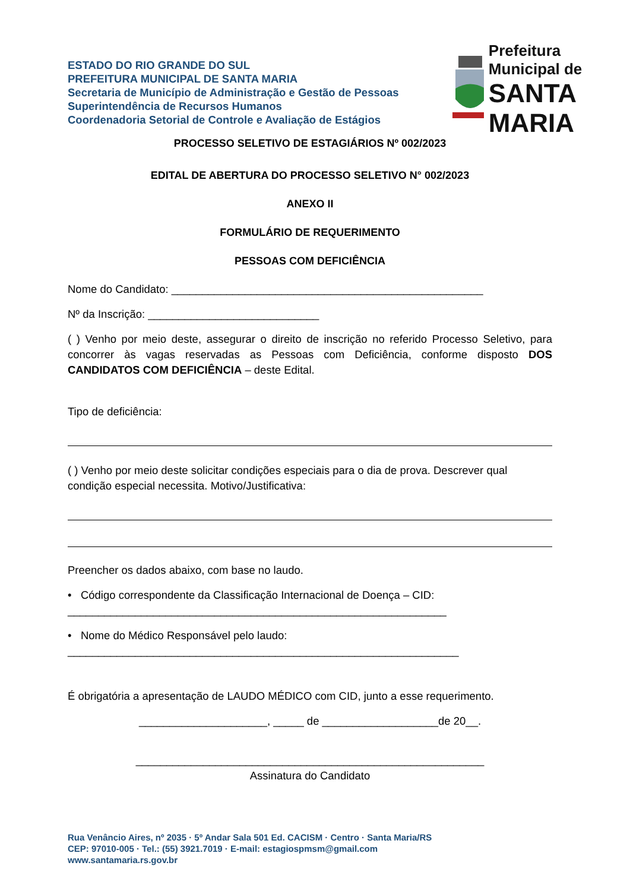ESTADO DO RIO GRANDE DO SUL
PREFEITURA MUNICIPAL DE SANTA MARIA
Secretaria de Município de Administração e Gestão de Pessoas
Superintendência de Recursos Humanos
Coordenadoria Setorial de Controle e Avaliação de Estágios
Prefeitura Municipal de
SANTA MARIA
PROCESSO SELETIVO DE ESTAGIÁRIOS Nº 002/2023
EDITAL DE ABERTURA DO PROCESSO SELETIVO N° 002/2023
ANEXO II
FORMULÁRIO DE REQUERIMENTO
PESSOAS COM DEFICIÊNCIA
Nome do Candidato: ___________________________________________________
Nº da Inscrição: ____________________________
( ) Venho por meio deste, assegurar o direito de inscrição no referido Processo Seletivo, para concorrer às vagas reservadas as Pessoas com Deficiência, conforme disposto DOS CANDIDATOS COM DEFICIÊNCIA – deste Edital.
Tipo de deficiência:
( ) Venho por meio deste solicitar condições especiais para o dia de prova. Descrever qual condição especial necessita. Motivo/Justificativa:
Preencher os dados abaixo, com base no laudo.
• Código correspondente da Classificação Internacional de Doença – CID:
______________________________________________________________
• Nome do Médico Responsável pelo laudo:
________________________________________________________________
É obrigatória a apresentação de LAUDO MÉDICO com CID, junto a esse requerimento.
_____________________, _____ de ___________________de 20__.
_________________________________________________________
Assinatura do Candidato
Rua Venâncio Aires, nº 2035 · 5º Andar Sala 501 Ed. CACISM · Centro · Santa Maria/RS
CEP: 97010-005 · Tel.: (55) 3921.7019 · E-mail: estagiospmsm@gmail.com
www.santamaria.rs.gov.br